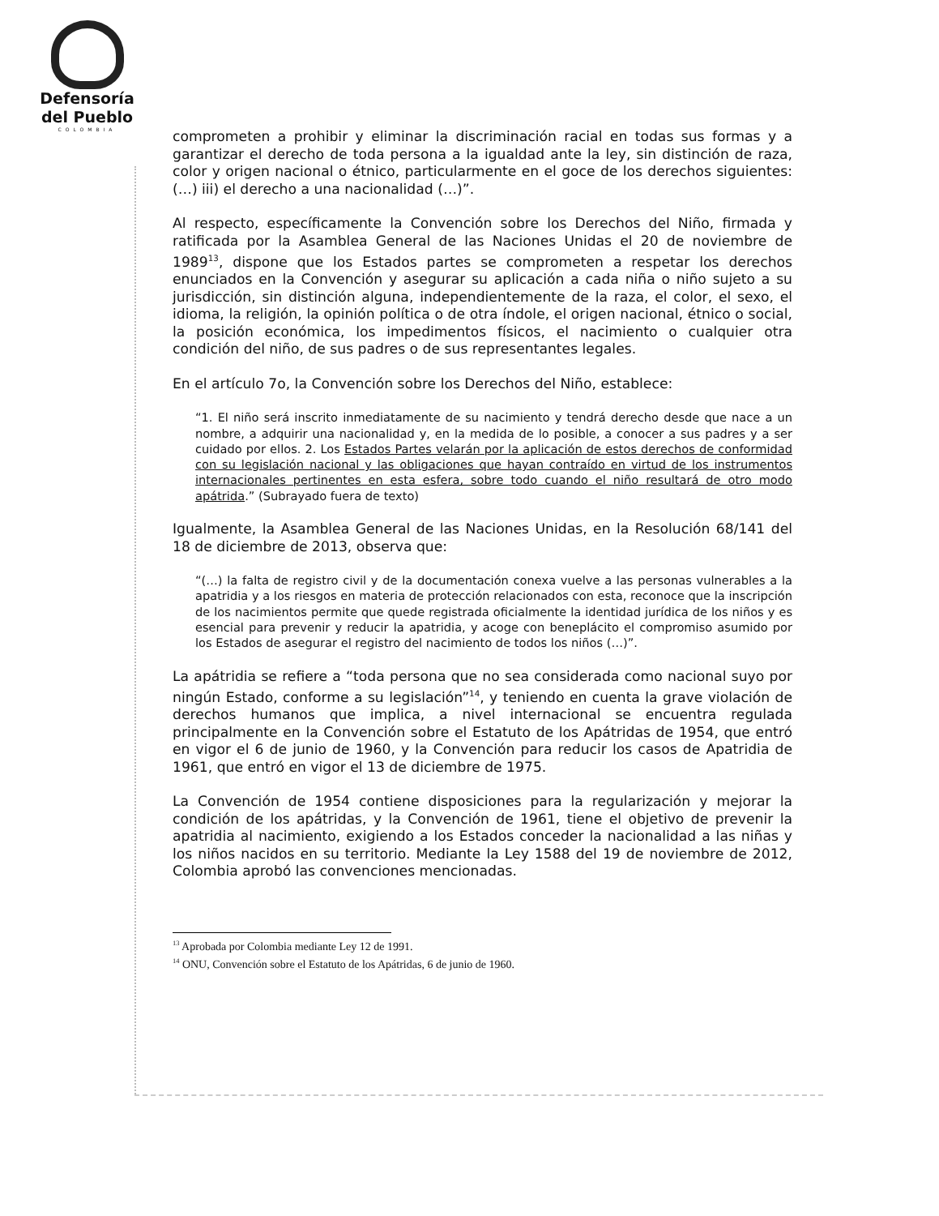Defensoría
del Pueblo
COLOMBIA
comprometen a prohibir y eliminar la discriminación racial en todas sus formas y a garantizar el derecho de toda persona a la igualdad ante la ley, sin distinción de raza, color y origen nacional o étnico, particularmente en el goce de los derechos siguientes: (…) iii) el derecho a una nacionalidad (…)”.
Al respecto, específicamente la Convención sobre los Derechos del Niño, firmada y ratificada por la Asamblea General de las Naciones Unidas el 20 de noviembre de 1989<sup>13</sup>, dispone que los Estados partes se comprometen a respetar los derechos enunciados en la Convención y asegurar su aplicación a cada niña o niño sujeto a su jurisdicción, sin distinción alguna, independientemente de la raza, el color, el sexo, el idioma, la religión, la opinión política o de otra índole, el origen nacional, étnico o social, la posición económica, los impedimentos físicos, el nacimiento o cualquier otra condición del niño, de sus padres o de sus representantes legales.
En el artículo 7o, la Convención sobre los Derechos del Niño, establece:
“1. El niño será inscrito inmediatamente de su nacimiento y tendrá derecho desde que nace a un nombre, a adquirir una nacionalidad y, en la medida de lo posible, a conocer a sus padres y a ser cuidado por ellos. 2. Los Estados Partes velarán por la aplicación de estos derechos de conformidad con su legislación nacional y las obligaciones que hayan contraído en virtud de los instrumentos internacionales pertinentes en esta esfera, sobre todo cuando el niño resultará de otro modo apátrida.” (Subrayado fuera de texto)
Igualmente, la Asamblea General de las Naciones Unidas, en la Resolución 68/141 del 18 de diciembre de 2013, observa que:
“(…) la falta de registro civil y de la documentación conexa vuelve a las personas vulnerables a la apatridia y a los riesgos en materia de protección relacionados con esta, reconoce que la inscripción de los nacimientos permite que quede registrada oficialmente la identidad jurídica de los niños y es esencial para prevenir y reducir la apatridia, y acoge con beneplácito el compromiso asumido por los Estados de asegurar el registro del nacimiento de todos los niños (…)”.
La apátridia se refiere a “toda persona que no sea considerada como nacional suyo por ningún Estado, conforme a su legislación”<sup>14</sup>, y teniendo en cuenta la grave violación de derechos humanos que implica, a nivel internacional se encuentra regulada principalmente en la Convención sobre el Estatuto de los Apátridas de 1954, que entró en vigor el 6 de junio de 1960, y la Convención para reducir los casos de Apatridia de 1961, que entró en vigor el 13 de diciembre de 1975.
La Convención de 1954 contiene disposiciones para la regularización y mejorar la condición de los apátridas, y la Convención de 1961, tiene el objetivo de prevenir la apatridia al nacimiento, exigiendo a los Estados conceder la nacionalidad a las niñas y los niños nacidos en su territorio. Mediante la Ley 1588 del 19 de noviembre de 2012, Colombia aprobó las convenciones mencionadas.
<sup>13</sup> Aprobada por Colombia mediante Ley 12 de 1991.
<sup>14</sup> ONU, Convención sobre el Estatuto de los Apátridas, 6 de junio de 1960.